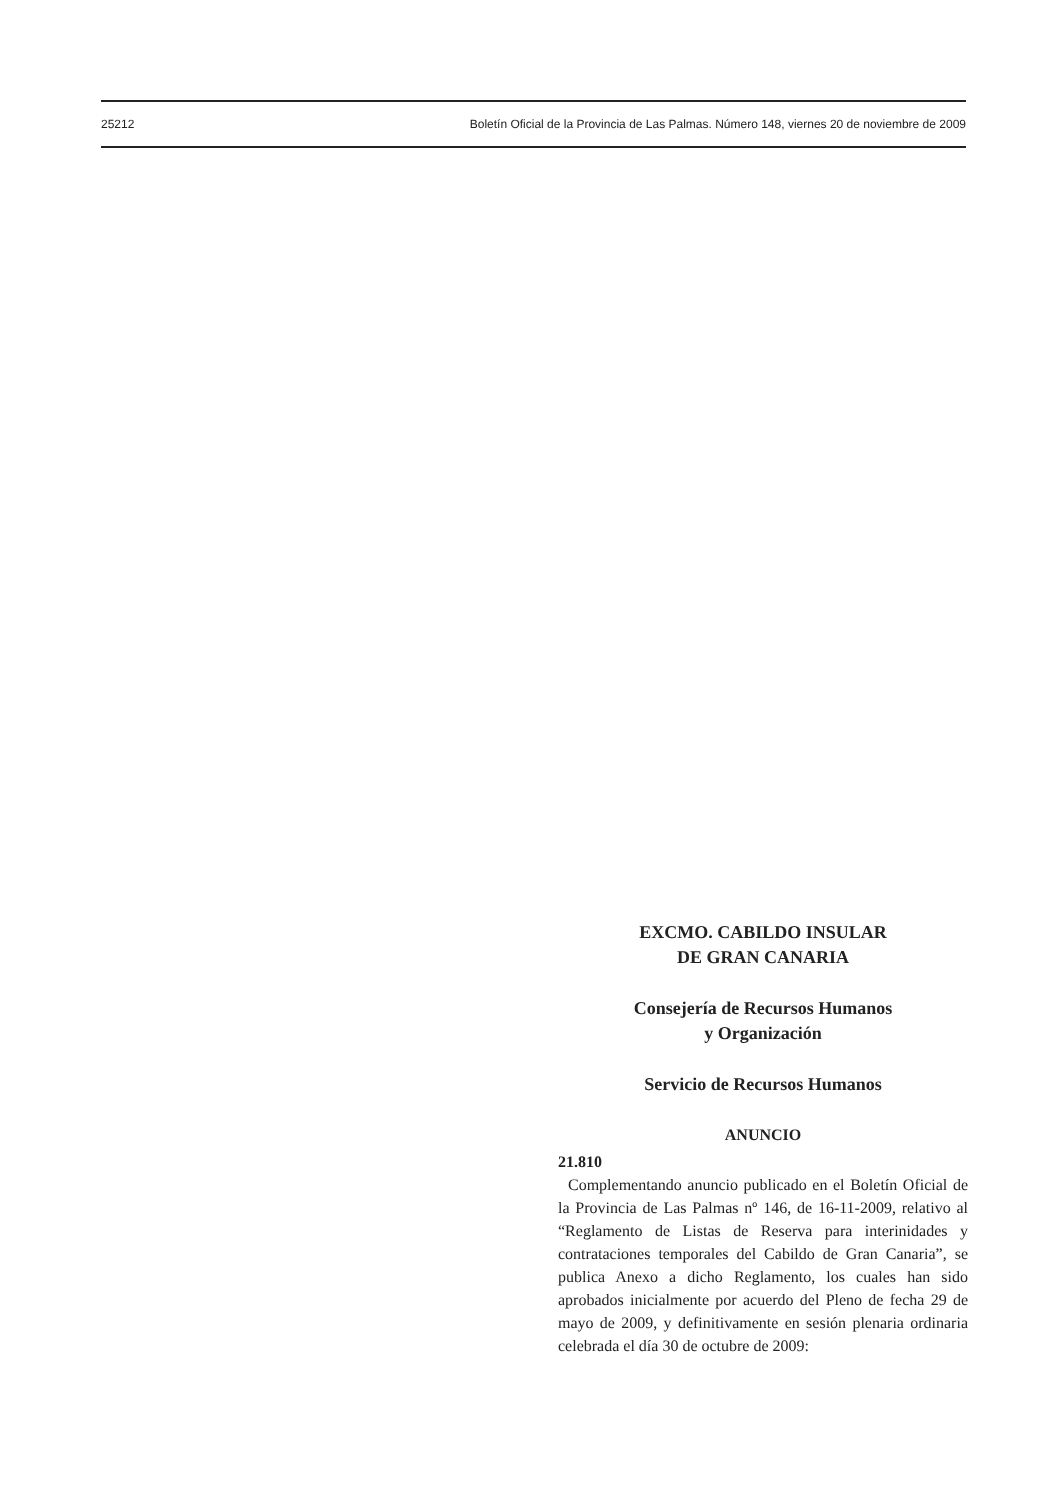25212 Boletín Oficial de la Provincia de Las Palmas. Número 148, viernes 20 de noviembre de 2009
EXCMO. CABILDO INSULAR
DE GRAN CANARIA
Consejería de Recursos Humanos
y Organización
Servicio de Recursos Humanos
ANUNCIO
21.810
Complementando anuncio publicado en el Boletín Oficial de la Provincia de Las Palmas nº 146, de 16-11-2009, relativo al “Reglamento de Listas de Reserva para interinidades y contrataciones temporales del Cabildo de Gran Canaria”, se publica Anexo a dicho Reglamento, los cuales han sido aprobados inicialmente por acuerdo del Pleno de fecha 29 de mayo de 2009, y definitivamente en sesión plenaria ordinaria celebrada el día 30 de octubre de 2009: